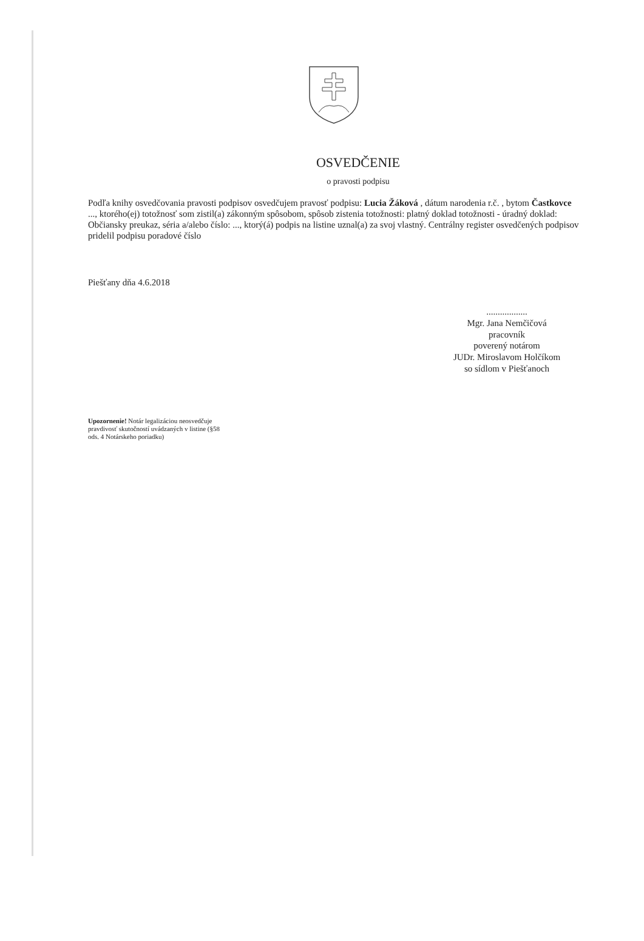OSVEDČENIE
o pravosti podpisu
Podľa knihy osvedčovania pravosti podpisov osvedčujem pravosť podpisu: Lucia Žáková , dátum narodenia r.č. , bytom Častkovce ..., ktorého(ej) totožnosť som zistil(a) zákonným spôsobom, spôsob zistenia totožnosti: platný doklad totožnosti - úradný doklad: Občiansky preukaz, séria a/alebo číslo: ..., ktorý(á) podpis na listine uznal(a) za svoj vlastný. Centrálny register osvedčených podpisov pridelil podpisu poradové číslo
Piešťany dňa 4.6.2018
..................
Mgr. Jana Nemčičová
pracovník
poverený notárom
JUDr. Miroslavom Holčíkom
so sídlom v Piešťanoch
Upozornenie! Notár legalizáciou neosvedčuje pravdivosť skutočností uvádzaných v listine (§58 ods. 4 Notárskeho poriadku)